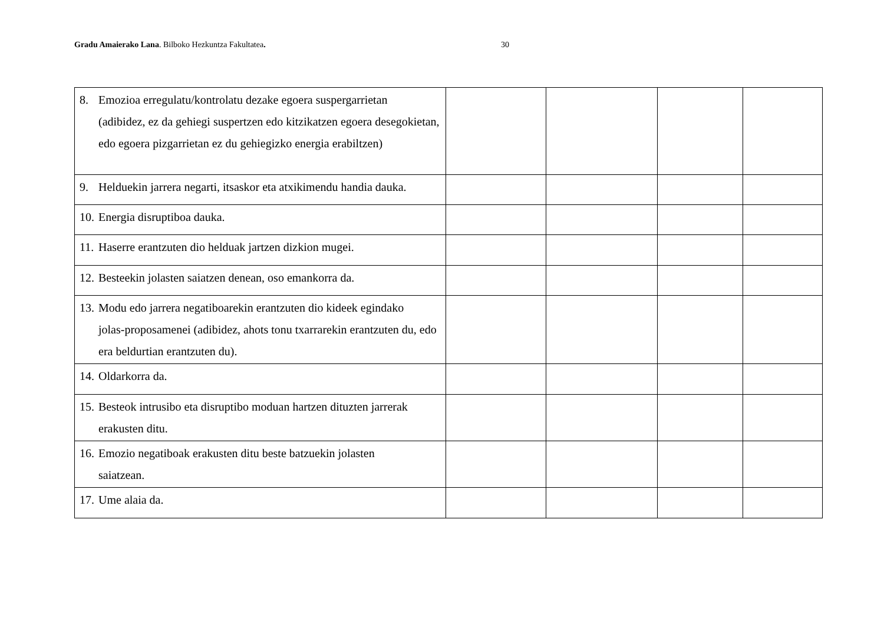Gradu Amaierako Lana. Bilboko Hezkuntza Fakultatea. 30
| 8. Emozioa erregulatu/kontrolatu dezake egoera suspergarrietan (adibidez, ez da gehiegi suspertzen edo kitzikatzen egoera desegokietan, edo egoera pizgarrietan ez du gehiegizko energia erabiltzen) | | | | |
| 9. Helduekin jarrera negarti, itsaskor eta atxikimendu handia dauka. | | | | |
| 10. Energia disruptiboa dauka. | | | | |
| 11. Haserre erantzuten dio helduak jartzen dizkion mugei. | | | | |
| 12. Besteekin jolasten saiatzen denean, oso emankorra da. | | | | |
| 13. Modu edo jarrera negatiboarekin erantzuten dio kideek egindako jolas-proposamenei (adibidez, ahots tonu txarrarekin erantzuten du, edo era beldurtian erantzuten du). | | | | |
| 14. Oldarkorra da. | | | | |
| 15. Besteok intrusibo eta disruptibo moduan hartzen dituzten jarrerak erakusten ditu. | | | | |
| 16. Emozio negatiboak erakusten ditu beste batzuekin jolasten saiatzean. | | | | |
| 17. Ume alaia da. | | | | |